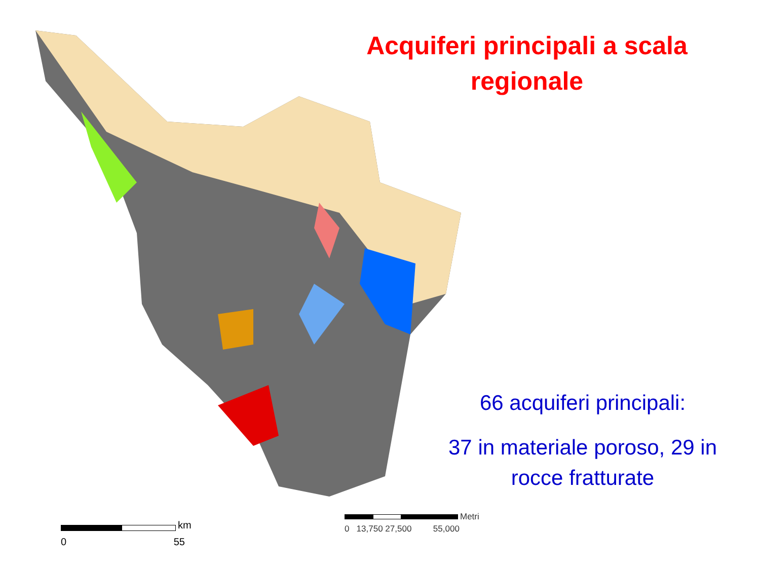Acquiferi principali a scala
regionale
66 acquiferi principali:
37 in materiale poroso, 29 in rocce fratturate
km
0 55
Metri
0 13,750 27,500 55,000